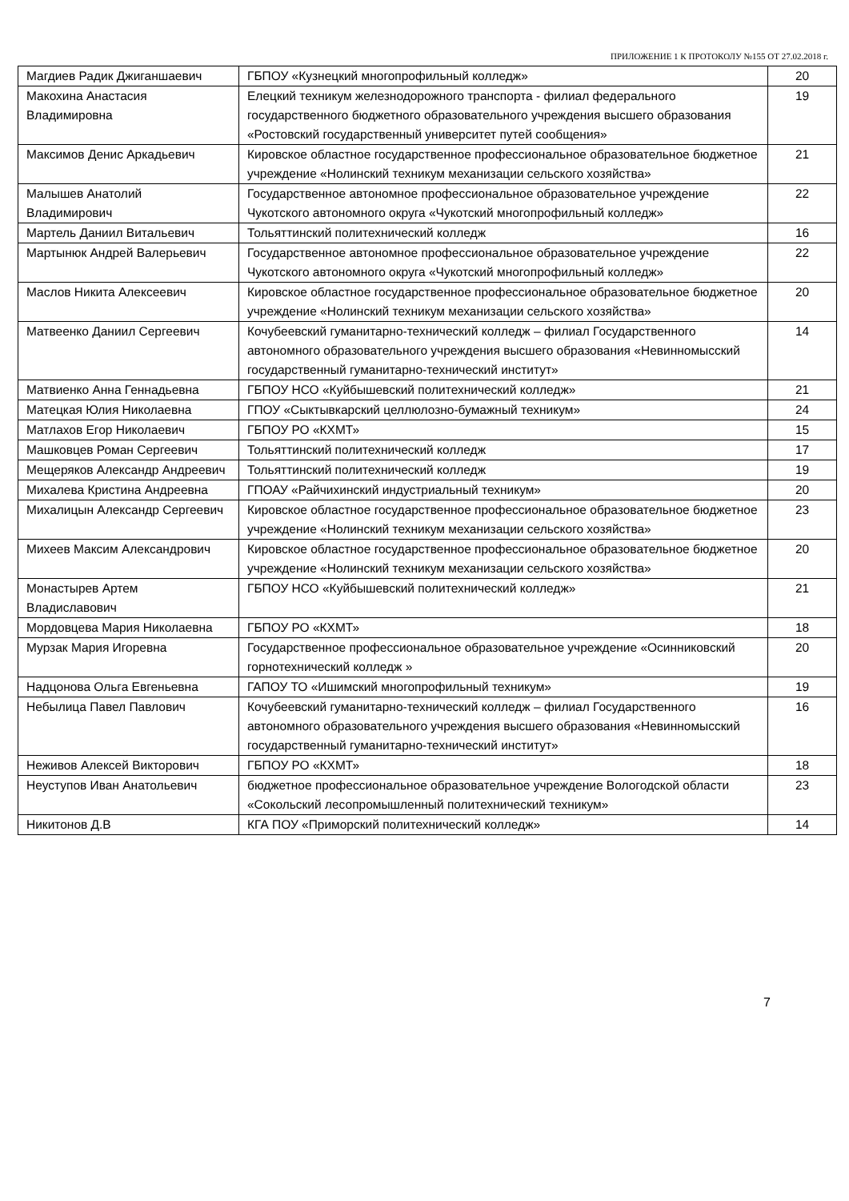ПРИЛОЖЕНИЕ 1 К ПРОТОКОЛУ №155 ОТ 27.02.2018 г.
| Магдиев Радик Джиганшаевич | ГБПОУ «Кузнецкий многопрофильный колледж» | 20 |
| Макохина Анастасия Владимировна | Елецкий техникум железнодорожного транспорта - филиал федерального государственного бюджетного образовательного учреждения высшего образования «Ростовский государственный университет путей сообщения» | 19 |
| Максимов Денис Аркадьевич | Кировское областное государственное профессиональное образовательное бюджетное учреждение «Нолинский техникум механизации сельского хозяйства» | 21 |
| Малышев Анатолий Владимирович | Государственное автономное профессиональное образовательное учреждение Чукотского автономного округа «Чукотский многопрофильный колледж» | 22 |
| Мартель Даниил Витальевич | Тольяттинский политехнический колледж | 16 |
| Мартынюк Андрей Валерьевич | Государственное автономное профессиональное образовательное учреждение Чукотского автономного округа «Чукотский многопрофильный колледж» | 22 |
| Маслов Никита Алексеевич | Кировское областное государственное профессиональное образовательное бюджетное учреждение «Нолинский техникум механизации сельского хозяйства» | 20 |
| Матвеенко Даниил Сергеевич | Кочубеевский гуманитарно-технический колледж – филиал Государственного автономного образовательного учреждения высшего образования «Невинномысский государственный гуманитарно-технический институт» | 14 |
| Матвиенко Анна Геннадьевна | ГБПОУ НСО «Куйбышевский политехнический колледж» | 21 |
| Матецкая Юлия Николаевна | ГПОУ «Сыктывкарский целлюлозно-бумажный техникум» | 24 |
| Матлахов Егор Николаевич | ГБПОУ РО «КХМТ» | 15 |
| Машковцев Роман Сергеевич | Тольяттинский политехнический колледж | 17 |
| Мещеряков Александр Андреевич | Тольяттинский политехнический колледж | 19 |
| Михалева Кристина Андреевна | ГПОАУ «Райчихинский индустриальный техникум» | 20 |
| Михалицын Александр Сергеевич | Кировское областное государственное профессиональное образовательное бюджетное учреждение «Нолинский техникум механизации сельского хозяйства» | 23 |
| Михеев Максим Александрович | Кировское областное государственное профессиональное образовательное бюджетное учреждение «Нолинский техникум механизации сельского хозяйства» | 20 |
| Монастырев Артем Владиславович | ГБПОУ НСО «Куйбышевский политехнический колледж» | 21 |
| Мордовцева Мария Николаевна | ГБПОУ РО «КХМТ» | 18 |
| Мурзак Мария Игоревна | Государственное профессиональное образовательное учреждение «Осинниковский горнотехнический колледж » | 20 |
| Надцонова Ольга Евгеньевна | ГАПОУ ТО «Ишимский многопрофильный техникум» | 19 |
| Небылица Павел Павлович | Кочубеевский гуманитарно-технический колледж – филиал Государственного автономного образовательного учреждения высшего образования «Невинномысский государственный гуманитарно-технический институт» | 16 |
| Неживов Алексей Викторович | ГБПОУ РО «КХМТ» | 18 |
| Неуступов Иван Анатольевич | бюджетное профессиональное образовательное учреждение Вологодской области «Сокольский лесопромышленный политехнический техникум» | 23 |
| Никитонов Д.В | КГА ПОУ «Приморский политехнический колледж» | 14 |
7